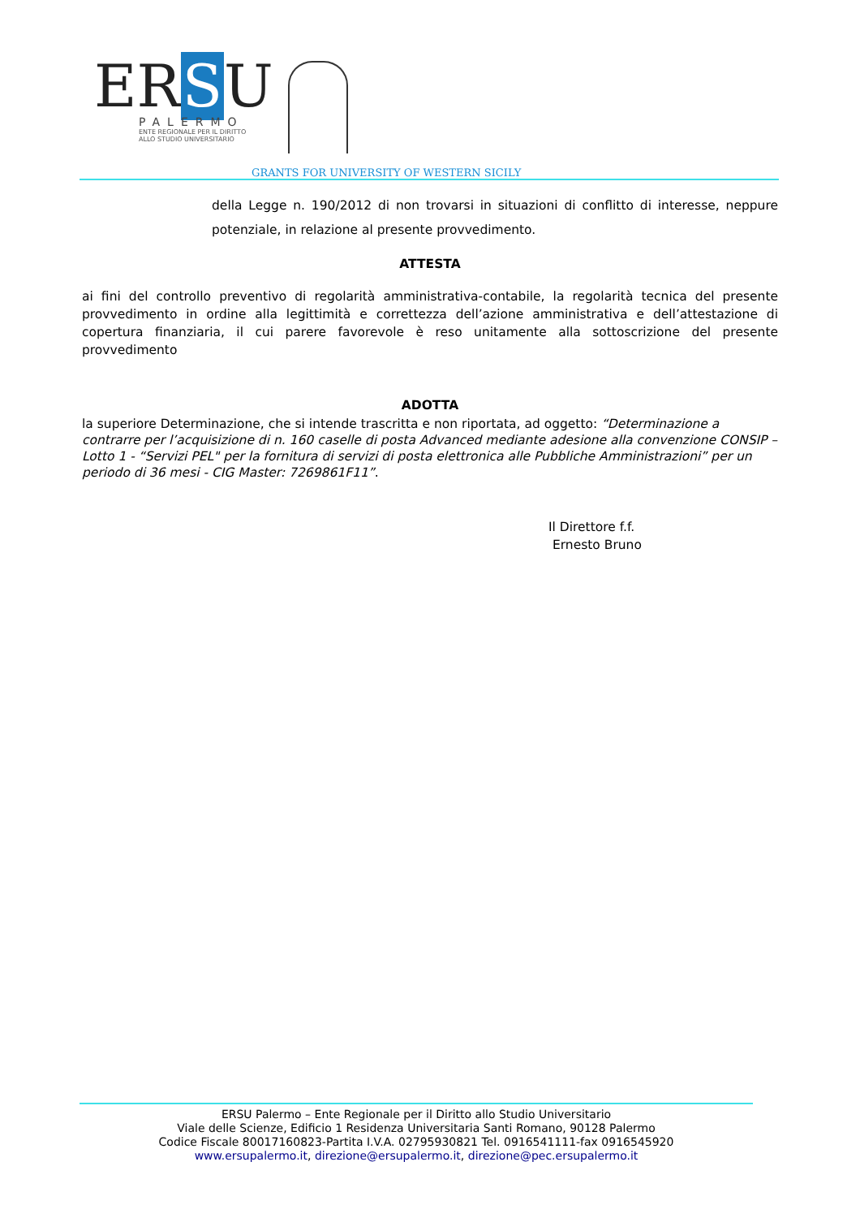ERSU
PALERMO
ENTE REGIONALE PER IL DIRITTO
ALLO STUDIO UNIVERSITARIO
GRANTS FOR UNIVERSITY OF WESTERN SICILY
della Legge n. 190/2012 di non trovarsi in situazioni di conflitto di interesse, neppure potenziale, in relazione al presente provvedimento.
ATTESTA
ai fini del controllo preventivo di regolarità amministrativa-contabile, la regolarità tecnica del presente provvedimento in ordine alla legittimità e correttezza dell’azione amministrativa e dell’attestazione di copertura finanziaria, il cui parere favorevole è reso unitamente alla sottoscrizione del presente provvedimento
ADOTTA
la superiore Determinazione, che si intende trascritta e non riportata, ad oggetto: “Determinazione a contrarre per l’acquisizione di n. 160 caselle di posta Advanced mediante adesione alla convenzione CONSIP – Lotto 1 - “Servizi PEL" per la fornitura di servizi di posta elettronica alle Pubbliche Amministrazioni” per un periodo di 36 mesi - CIG Master: 7269861F11”.
Il Direttore f.f.
Ernesto Bruno
ERSU Palermo – Ente Regionale per il Diritto allo Studio Universitario
Viale delle Scienze, Edificio 1 Residenza Universitaria Santi Romano, 90128 Palermo
Codice Fiscale 80017160823-Partita I.V.A. 02795930821 Tel. 0916541111-fax 0916545920
www.ersupalermo.it, direzione@ersupalermo.it, direzione@pec.ersupalermo.it